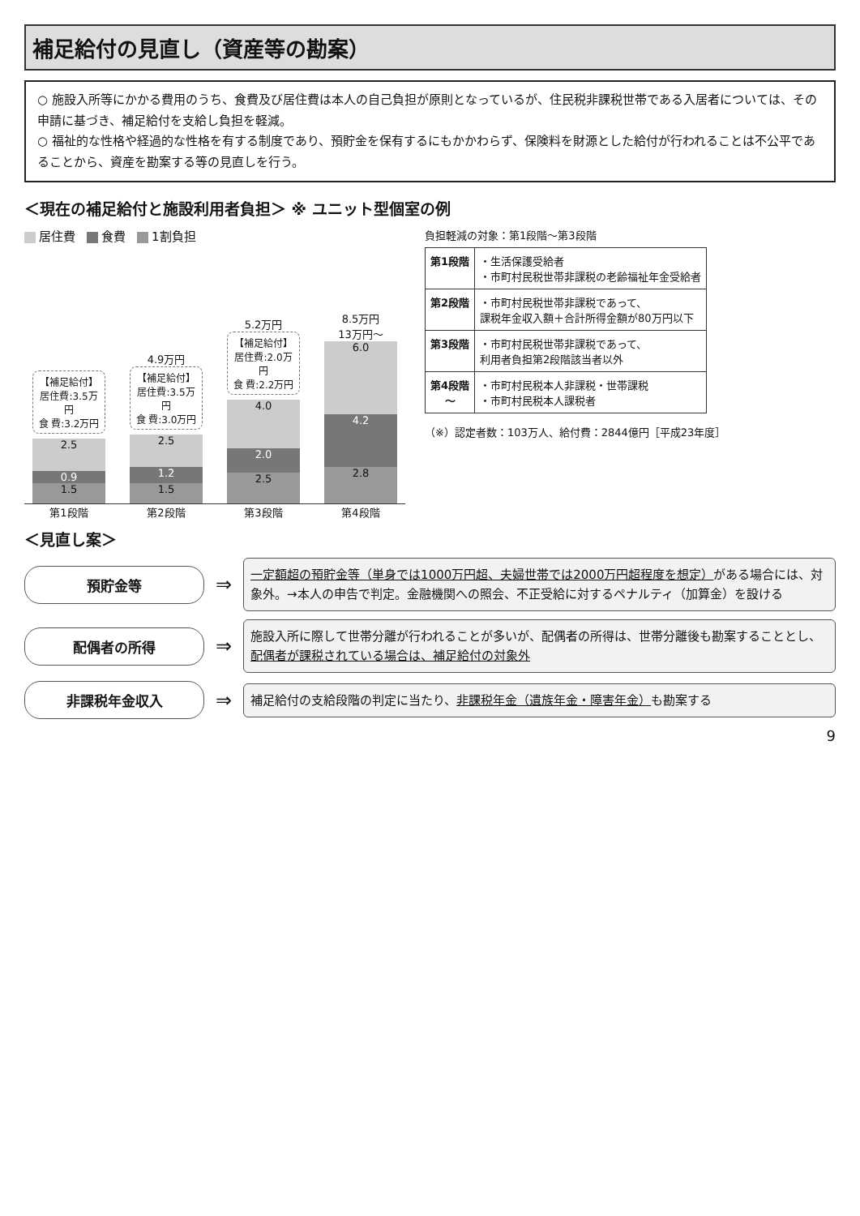補足給付の見直し（資産等の勘案）
○ 施設入所等にかかる費用のうち、食費及び居住費は本人の自己負担が原則となっているが、住民税非課税世帯である入居者については、その申請に基づき、補足給付を支給し負担を軽減。
○ 福祉的な性格や経過的な性格を有する制度であり、預貯金を保有するにもかかわらず、保険料を財源とした給付が行われることは不公平であることから、資産を勘案する等の見直しを行う。
＜現在の補足給付と施設利用者負担＞ ※ ユニット型個室の例
居住費 食費 1割負担
【補足給付】
居住費:3.5万円
食 費:3.2万円
2.5
0.9
1.5
4.9万円
【補足給付】
居住費:3.5万円
食 費:3.0万円
2.5
1.2
1.5
5.2万円
【補足給付】
居住費:2.0万円
食 費:2.2万円
4.0
2.0
2.5
8.5万円
13万円～
6.0
4.2
2.8
第1段階 第2段階 第3段階 第4段階
負担軽減の対象：第1段階～第3段階
| 第1段階 | ・生活保護受給者 ・市町村民税世帯非課税の老齢福祉年金受給者 |
| 第2段階 | ・市町村民税世帯非課税であって、 課税年金収入額＋合計所得金額が80万円以下 |
| 第3段階 | ・市町村民税世帯非課税であって、 利用者負担第2段階該当者以外 |
| 第4段階 ～ | ・市町村民税本人非課税・世帯課税 ・市町村民税本人課税者 |
（※）認定者数：103万人、給付費：2844億円［平成23年度］
＜見直し案＞
預貯金等
⇒
一定額超の預貯金等（単身では1000万円超、夫婦世帯では2000万円超程度を想定）がある場合には、対象外。→本人の申告で判定。金融機関への照会、不正受給に対するペナルティ（加算金）を設ける
配偶者の所得
⇒
施設入所に際して世帯分離が行われることが多いが、配偶者の所得は、世帯分離後も勘案することとし、配偶者が課税されている場合は、補足給付の対象外
非課税年金収入
⇒
補足給付の支給段階の判定に当たり、非課税年金（遺族年金・障害年金）も勘案する
9